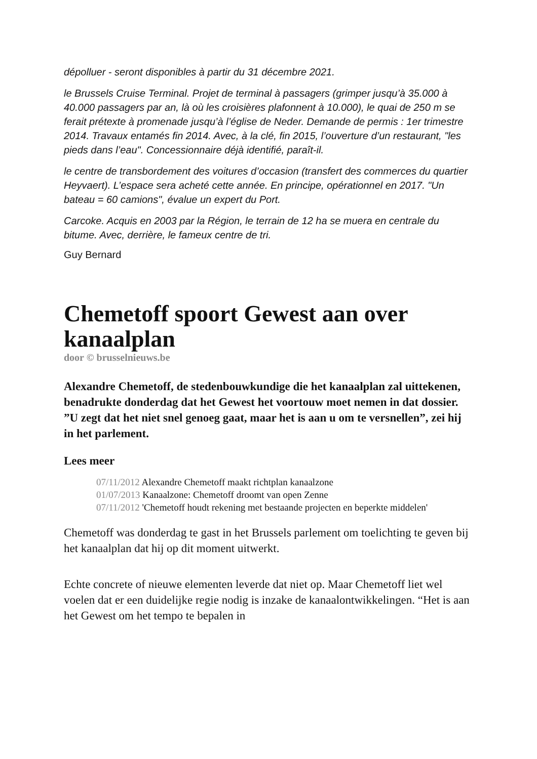dépolluer - seront disponibles à partir du 31 décembre 2021.
le Brussels Cruise Terminal. Projet de terminal à passagers (grimper jusqu’à 35.000 à 40.000 passagers par an, là où les croisières plafonnent à 10.000), le quai de 250 m se ferait prétexte à promenade jusqu’à l’église de Neder. Demande de permis : 1er trimestre 2014. Travaux entamés fin 2014. Avec, à la clé, fin 2015, l’ouverture d’un restaurant, "les pieds dans l’eau". Concessionnaire déjà identifié, paraît-il.
le centre de transbordement des voitures d’occasion (transfert des commerces du quartier Heyvaert). L’espace sera acheté cette année. En principe, opérationnel en 2017. "Un bateau = 60 camions", évalue un expert du Port.
Carcoke. Acquis en 2003 par la Région, le terrain de 12 ha se muera en centrale du bitume. Avec, derrière, le fameux centre de tri.
Guy Bernard
Chemetoff spoort Gewest aan over kanaalplan
door © brusselnieuws.be
Alexandre Chemetoff, de stedenbouwkundige die het kanaalplan zal uittekenen, benadrukte donderdag dat het Gewest het voortouw moet nemen in dat dossier. ”U zegt dat het niet snel genoeg gaat, maar het is aan u om te versnellen”, zei hij in het parlement.
Lees meer
07/11/2012 Alexandre Chemetoff maakt richtplan kanaalzone
01/07/2013 Kanaalzone: Chemetoff droomt van open Zenne
07/11/2012 'Chemetoff houdt rekening met bestaande projecten en beperkte middelen'
Chemetoff was donderdag te gast in het Brussels parlement om toelichting te geven bij het kanaalplan dat hij op dit moment uitwerkt.
Echte concrete of nieuwe elementen leverde dat niet op. Maar Chemetoff liet wel voelen dat er een duidelijke regie nodig is inzake de kanaalontwikkelingen. “Het is aan het Gewest om het tempo te bepalen in